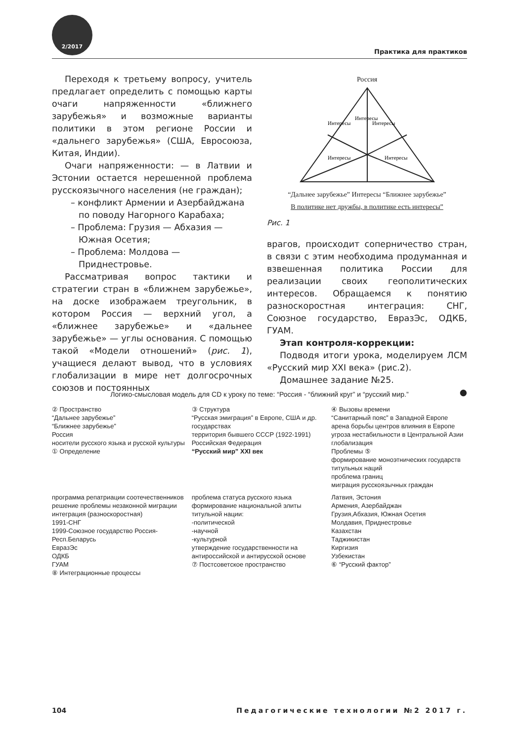2/2017
Практика для практиков
Переходя к третьему вопросу, учитель предлагает определить с помощью карты очаги напряженности «ближнего зарубежья» и возможные варианты политики в этом регионе России и «дальнего зарубежья» (США, Евросоюза, Китая, Индии).
Очаги напряженности: — в Латвии и Эстонии остается нерешенной проблема русскоязычного населения (не граждан);
– конфликт Армении и Азербайджана по поводу Нагорного Карабаха;
– Проблема: Грузия — Абхазия — Южная Осетия;
– Проблема: Молдова — Приднестровье.
Рассматривая вопрос тактики и стратегии стран в «ближнем зарубежье», на доске изображаем треугольник, в котором Россия — верхний угол, а «ближнее зарубежье» и «дальнее зарубежье» — углы основания. С помощью такой «Модели отношений» (рис. 1), учащиеся делают вывод, что в условиях глобализации в мире нет долгосрочных союзов и постоянных
Россия
Интересы
Интересы
Интересы
Интересы
Интересы
“Дальнее зарубежье” Интересы “Ближнее зарубежье”
В политике нет дружбы, в политике есть интересы”
Рис. 1
врагов, происходит соперничество стран, в связи с этим необходима продуманная и взвешенная политика России для реализации своих геополитических интересов. Обращаемся к понятию разноскоростная интеграция: СНГ, Союзное государство, ЕвразЭс, ОДКБ, ГУАМ.
Этап контроля-коррекции:
Подводя итоги урока, моделируем ЛСМ «Русский мир XXI века» (рис.2).
Домашнее задание №25.
●
Логико-смысловая модель для CD к уроку по теме: “Россия - “ближний круг” и “русский мир.”
② Пространство
“Дальнее зарубежье”
“Ближнее зарубежье”
Россия
носители русского языка и русской культуры
① Определение
③ Структура
“Русская эмиграция” в Европе, США и др. государствах
территория бывшего СССР (1922-1991)
Российская Федерация
“Русский мир” XXI век
④ Вызовы времени
“Санитарный пояс” в Западной Европе
арена борьбы центров влияния в Европе
угроза нестабильности в Центральной Азии
глобализация
Проблемы ⑤
формирование моноэтнических государств титульных наций
проблема границ
миграция русскоязычных граждан
программа репатриации соотечественников
решение проблемы незаконной миграции
интеграция (разноскоростная)
1991-СНГ
1999-Союзное государство Россия-Респ.Беларусь
ЕвразЭс
ОДКБ
ГУАМ
⑧ Интеграционные процессы
проблема статуса русского языка
формирование национальной элиты титульной нации:
-политической
-научной
-культурной
утверждение государственности на антироссийской и антирусской основе
⑦ Постсоветское пространство
Латвия, Эстония
Армения, Азербайджан
Грузия,Абхазия, Южная Осетия
Молдавия, Приднестровье
Казахстан
Таджикистан
Киргизия
Узбекистан
⑥ “Русский фактор”
104 Педагогические технологии №2 2017 г.